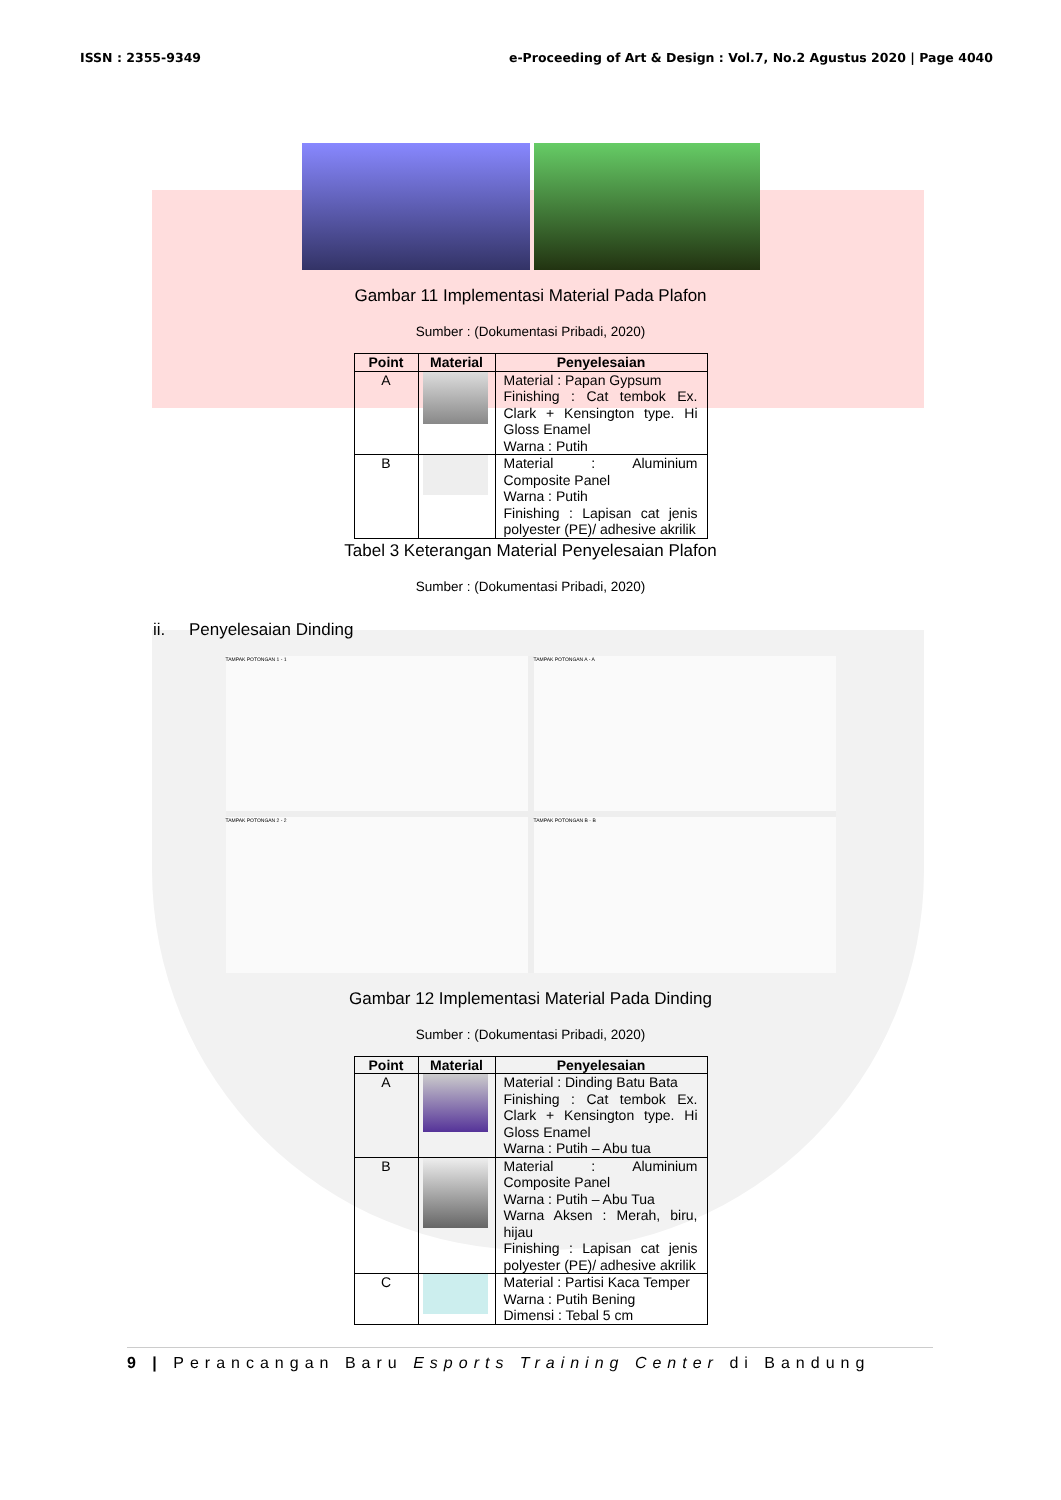ISSN : 2355-9349 e-Proceeding of Art & Design : Vol.7, No.2 Agustus 2020 | Page 4040
Gambar 11 Implementasi Material Pada Plafon
Sumber : (Dokumentasi Pribadi, 2020)
| Point | Material | Penyelesaian |
| --- | --- | --- |
| A | | Material : Papan Gypsum Finishing : Cat tembok Ex. Clark + Kensington type. Hi Gloss Enamel Warna : Putih |
| B | | Material : Aluminium Composite Panel Warna : Putih Finishing : Lapisan cat jenis polyester (PE)/ adhesive akrilik |
Tabel 3 Keterangan Material Penyelesaian Plafon
Sumber : (Dokumentasi Pribadi, 2020)
ii. Penyelesaian Dinding
TAMPAK POTONGAN 1 - 1
TAMPAK POTONGAN A - A
TAMPAK POTONGAN 2 - 2
TAMPAK POTONGAN B - B
Gambar 12 Implementasi Material Pada Dinding
Sumber : (Dokumentasi Pribadi, 2020)
| Point | Material | Penyelesaian |
| --- | --- | --- |
| A | | Material : Dinding Batu Bata Finishing : Cat tembok Ex. Clark + Kensington type. Hi Gloss Enamel Warna : Putih – Abu tua |
| B | | Material : Aluminium Composite Panel Warna : Putih – Abu Tua Warna Aksen : Merah, biru, hijau Finishing : Lapisan cat jenis polyester (PE)/ adhesive akrilik |
| C | | Material : Partisi Kaca Temper Warna : Putih Bening Dimensi : Tebal 5 cm |
9 | Perancangan Baru Esports Training Center di Bandung